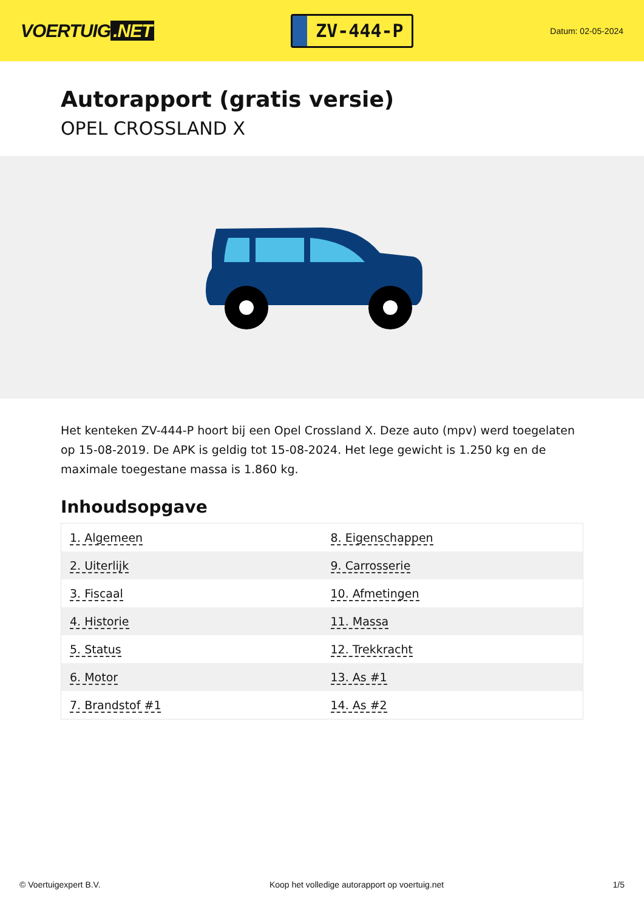VOERTUIG.NET
ZV-444-P
Datum: 02-05-2024
Autorapport (gratis versie)
OPEL CROSSLAND X
Het kenteken ZV-444-P hoort bij een Opel Crossland X. Deze auto (mpv) werd toegelaten op 15-08-2019. De APK is geldig tot 15-08-2024. Het lege gewicht is 1.250 kg en de maximale toegestane massa is 1.860 kg.
Inhoudsopgave
| 1. Algemeen | 8. Eigenschappen |
| 2. Uiterlijk | 9. Carrosserie |
| 3. Fiscaal | 10. Afmetingen |
| 4. Historie | 11. Massa |
| 5. Status | 12. Trekkracht |
| 6. Motor | 13. As #1 |
| 7. Brandstof #1 | 14. As #2 |
© Voertuigexpert B.V. Koop het volledige autorapport op voertuig.net 1/5